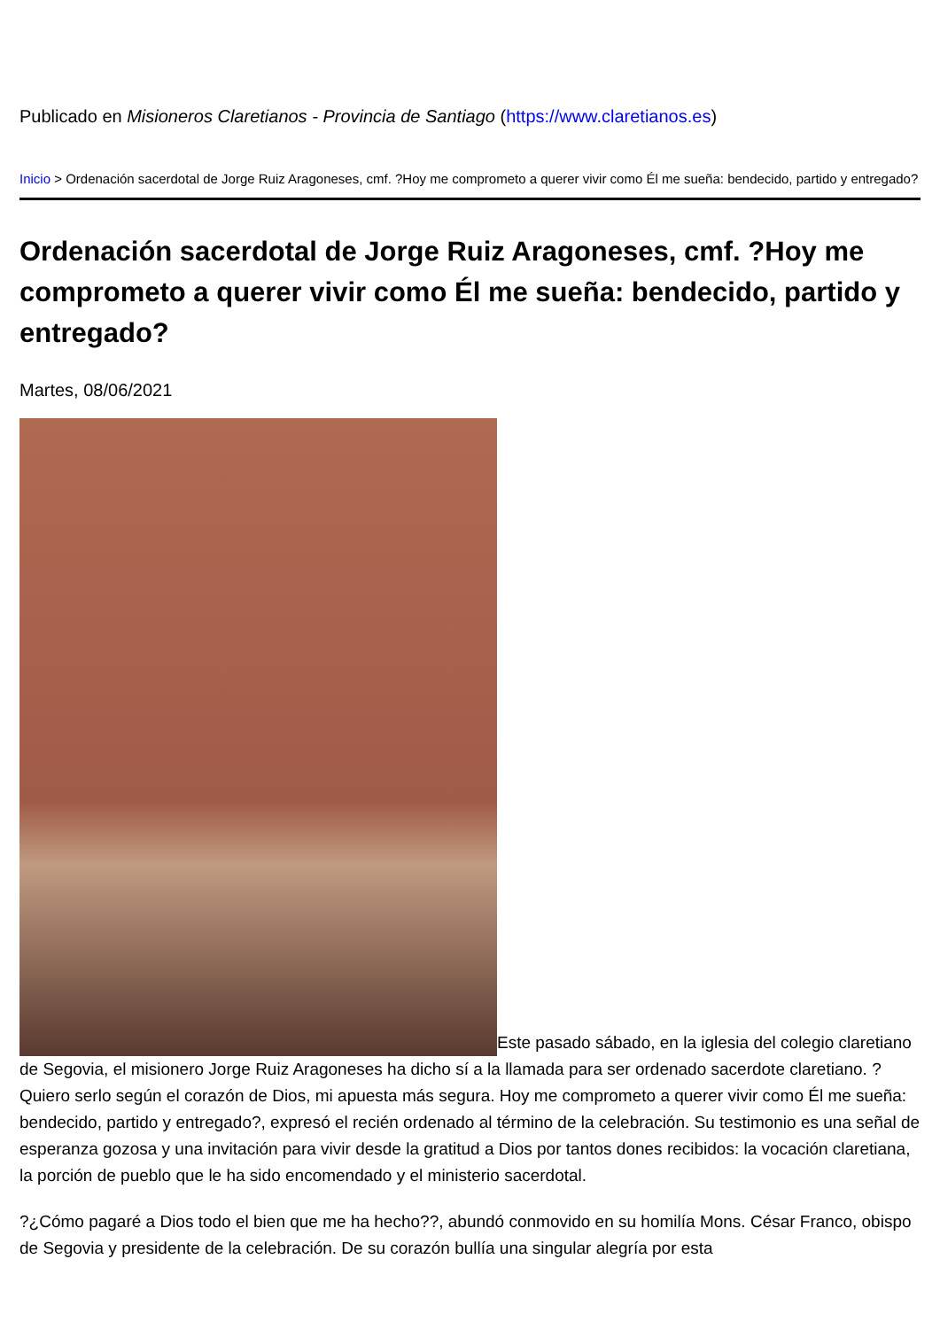Publicado en Misioneros Claretianos - Provincia de Santiago (https://www.claretianos.es)
Inicio > Ordenación sacerdotal de Jorge Ruiz Aragoneses, cmf. ?Hoy me comprometo a querer vivir como Él me sueña: bendecido, partido y entregado?
Ordenación sacerdotal de Jorge Ruiz Aragoneses, cmf. ?Hoy me comprometo a querer vivir como Él me sueña: bendecido, partido y entregado?
Martes, 08/06/2021
Este pasado sábado, en la iglesia del colegio claretiano de Segovia, el misionero Jorge Ruiz Aragoneses ha dicho sí a la llamada para ser ordenado sacerdote claretiano. ?Quiero serlo según el corazón de Dios, mi apuesta más segura. Hoy me comprometo a querer vivir como Él me sueña: bendecido, partido y entregado?, expresó el recién ordenado al término de la celebración. Su testimonio es una señal de esperanza gozosa y una invitación para vivir desde la gratitud a Dios por tantos dones recibidos: la vocación claretiana, la porción de pueblo que le ha sido encomendado y el ministerio sacerdotal.
?¿Cómo pagaré a Dios todo el bien que me ha hecho??, abundó conmovido en su homilía Mons. César Franco, obispo de Segovia y presidente de la celebración. De su corazón bullía una singular alegría por esta